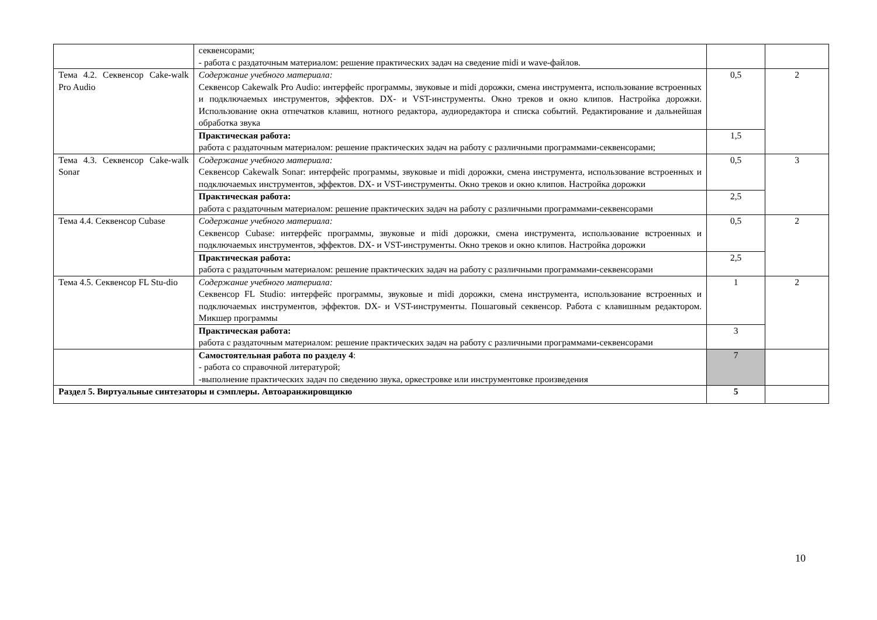| | секвенсорами; - работа с раздаточным материалом: решение практических задач на сведение midi и wave-файлов. | | |
| Тема 4.2. Секвенсор Cake-walk Pro Audio | Содержание учебного материала: Секвенсор Cakewalk Pro Audio: интерфейс программы, звуковые и midi дорожки, смена инструмента, использование встроенных и подключаемых инструментов, эффектов. DX- и VST-инструменты. Окно треков и окно клипов. Настройка дорожки. Использование окна отпечатков клавиш, нотного редактора, аудиоредактора и списка событий. Редактирование и дальнейшая обработка звука | 0,5 | 2 |
| | Практическая работа: работа с раздаточным материалом: решение практических задач на работу с различными программами-секвенсорами; | 1,5 | |
| Тема 4.3. Секвенсор Cake-walk Sonar | Содержание учебного материала: Секвенсор Cakewalk Sonar: интерфейс программы, звуковые и midi дорожки, смена инструмента, использование встроенных и подключаемых инструментов, эффектов. DX- и VST-инструменты. Окно треков и окно клипов. Настройка дорожки | 0,5 | 3 |
| | Практическая работа: работа с раздаточным материалом: решение практических задач на работу с различными программами-секвенсорами | 2,5 | |
| Тема 4.4. Секвенсор Cubase | Содержание учебного материала: Секвенсор Cubase: интерфейс программы, звуковые и midi дорожки, смена инструмента, использование встроенных и подключаемых инструментов, эффектов. DX- и VST-инструменты. Окно треков и окно клипов. Настройка дорожки | 0,5 | 2 |
| | Практическая работа: работа с раздаточным материалом: решение практических задач на работу с различными программами-секвенсорами | 2,5 | |
| Тема 4.5. Секвенсор FL Stu-dio | Содержание учебного материала: Секвенсор FL Studio: интерфейс программы, звуковые и midi дорожки, смена инструмента, использование встроенных и подключаемых инструментов, эффектов. DX- и VST-инструменты. Пошаговый секвенсор. Работа с клавишным редактором. Микшер программы | 1 | 2 |
| | Практическая работа: работа с раздаточным материалом: решение практических задач на работу с различными программами-секвенсорами | 3 | |
| | Самостоятельная работа по разделу 4 : - работа со справочной литературой; -выполнение практических задач по сведению звука, оркестровке или инструментовке произведения | 7 | |
| Раздел 5. Виртуальные синтезаторы и сэмплеры. Автоаранжировщикю | | 5 | |
10